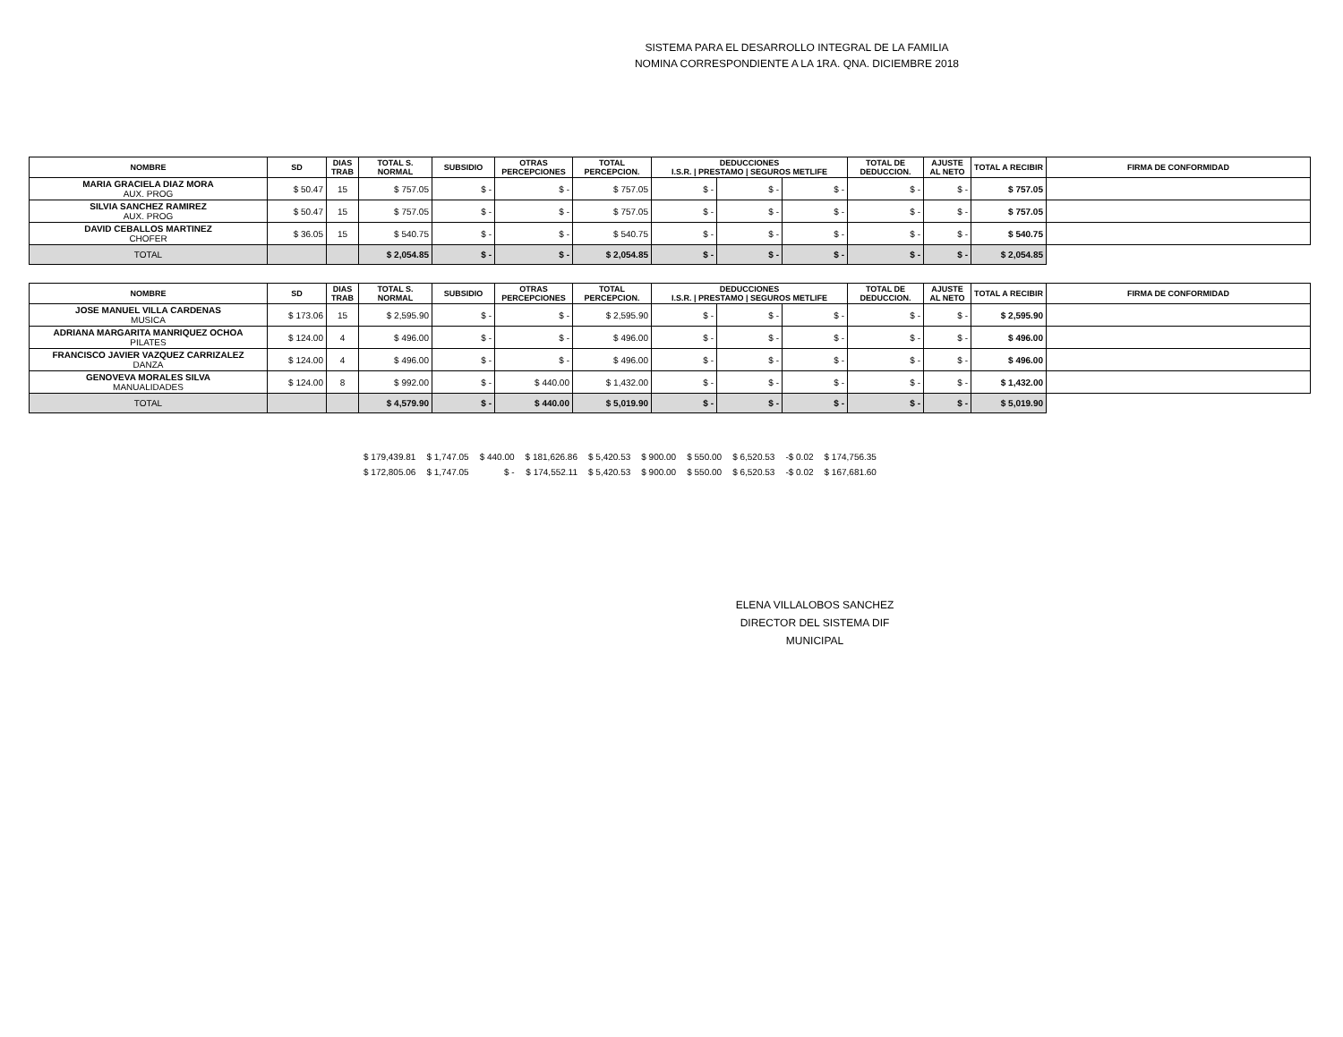SISTEMA PARA EL DESARROLLO INTEGRAL DE LA FAMILIA
NOMINA CORRESPONDIENTE A LA 1RA. QNA. DICIEMBRE 2018
| NOMBRE | SD | DIAS TRAB | TOTAL S. NORMAL | SUBSIDIO | OTRAS PERCEPCIONES | TOTAL PERCEPCION. | DEDUCCIONES I.S.R. / PRESTAMO / SEGUROS METLIFE | | | TOTAL DE DEDUCCION. | AJUSTE AL NETO | TOTAL A RECIBIR | FIRMA DE CONFORMIDAD |
| --- | --- | --- | --- | --- | --- | --- | --- | --- | --- | --- | --- | --- | --- |
| MARIA GRACIELA DIAZ MORA AUX. PROG | $ 50.47 | 15 | $ 757.05 | $ - | $ - | $ 757.05 | $ - | $ - | $ - | $ - | $ - | $ 757.05 | |
| SILVIA SANCHEZ RAMIREZ AUX. PROG | $ 50.47 | 15 | $ 757.05 | $ - | $ - | $ 757.05 | $ - | $ - | $ - | $ - | $ - | $ 757.05 | |
| DAVID CEBALLOS MARTINEZ CHOFER | $ 36.05 | 15 | $ 540.75 | $ - | $ - | $ 540.75 | $ - | $ - | $ - | $ - | $ - | $ 540.75 | |
| TOTAL | | | $ 2,054.85 | $ - | $ - | $ 2,054.85 | $ - | $ - | $ - | $ - | $ - | $ 2,054.85 | |
| NOMBRE | SD | DIAS TRAB | TOTAL S. NORMAL | SUBSIDIO | OTRAS PERCEPCIONES | TOTAL PERCEPCION. | DEDUCCIONES I.S.R. / PRESTAMO / SEGUROS METLIFE | | | TOTAL DE DEDUCCION. | AJUSTE AL NETO | TOTAL A RECIBIR | FIRMA DE CONFORMIDAD |
| --- | --- | --- | --- | --- | --- | --- | --- | --- | --- | --- | --- | --- | --- |
| JOSE MANUEL VILLA CARDENAS MUSICA | $ 173.06 | 15 | $ 2,595.90 | $ - | $ - | $ 2,595.90 | $ - | $ - | $ - | $ - | $ - | $ 2,595.90 | |
| ADRIANA MARGARITA MANRIQUEZ OCHOA PILATES | $ 124.00 | 4 | $ 496.00 | $ - | $ - | $ 496.00 | $ - | $ - | $ - | $ - | $ - | $ 496.00 | |
| FRANCISCO JAVIER VAZQUEZ CARRIZALEZ DANZA | $ 124.00 | 4 | $ 496.00 | $ - | $ - | $ 496.00 | $ - | $ - | $ - | $ - | $ - | $ 496.00 | |
| GENOVEVA MORALES SILVA MANUALIDADES | $ 124.00 | 8 | $ 992.00 | $ - | $ 440.00 | $ 1,432.00 | $ - | $ - | $ - | $ - | $ - | $ 1,432.00 | |
| TOTAL | | | $ 4,579.90 | $ - | $ 440.00 | $ 5,019.90 | $ - | $ - | $ - | $ - | $ - | $ 5,019.90 | |
| $ 179,439.81 | $ 1,747.05 | $ 440.00 | $ 181,626.86 | $ 5,420.53 | $ 900.00 | $ 550.00 | $ 6,520.53 | -$ 0.02 | $ 174,756.35 |
| $ 172,805.06 | $ 1,747.05 | $ - | $ 174,552.11 | $ 5,420.53 | $ 900.00 | $ 550.00 | $ 6,520.53 | -$ 0.02 | $ 167,681.60 |
ELENA VILLALOBOS SANCHEZ
DIRECTOR DEL SISTEMA DIF MUNICIPAL